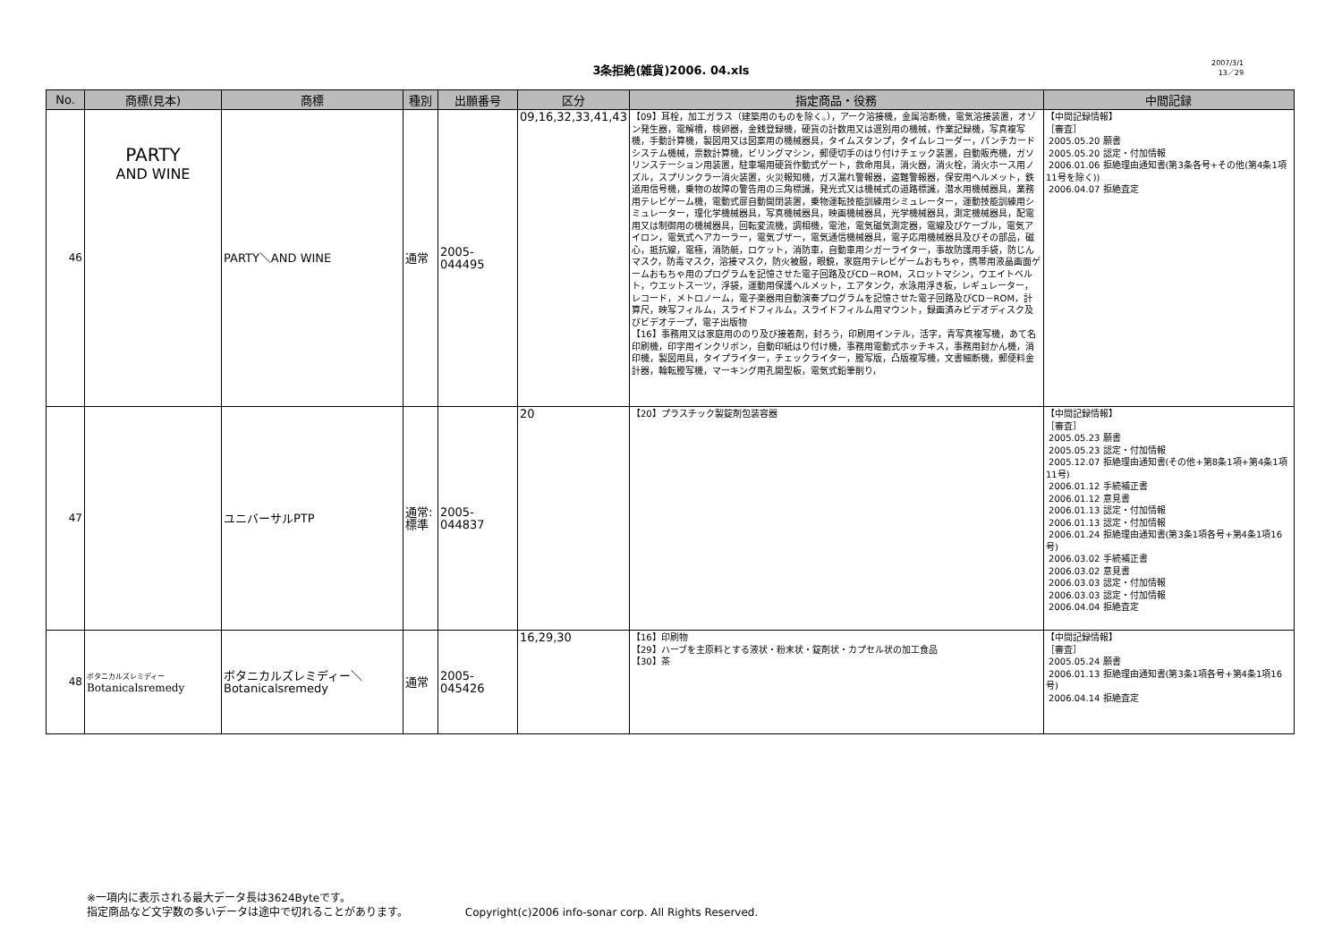3条拒絶(雑貨)2006. 04.xls
2007/3/1
13／29
| No. | 商標(見本) | 商標 | 種別 | 出願番号 | 区分 | 指定商品・役務 | 中間記録 |
| --- | --- | --- | --- | --- | --- | --- | --- |
| 46 | PARTY AND WINE | PARTY＼AND WINE | 通常 | 2005-044495 | 09,16,32,33,41,43 | 【09】耳栓，加工ガラス（建築用のものを除く。），アーク溶接機，金属溶断機，電気溶接装置，オゾン発生器，電解槽，検卵器，金銭登録機，硬貨の計数用又は選別用の機械，作業記録機，写真複写機，手動計算機，製図用又は図案用の機械器具，タイムスタンプ，タイムレコーダー，パンチカードシステム機械，票数計算機，ビリングマシン，郵便切手のはり付けチェック装置，自動販売機，ガソリンステーション用装置，駐車場用硬貨作動式ゲート，救命用具，消火器，消火栓，消火ホース用ノズル，スプリンクラー消火装置，火災報知機，ガス漏れ警報器，盗難警報器，保安用ヘルメット，鉄道用信号機，乗物の故障の警告用の三角標識，発光式又は機械式の道路標識，潜水用機械器具，業務用テレビゲーム機，電動式扉自動開閉装置，乗物運転技能訓練用シミュレーター，運動技能訓練用シミュレーター，理化学機械器具，写真機械器具，映画機械器具，光学機械器具，測定機械器具，配電用又は制御用の機械器具，回転変流機，調相機，電池，電気磁気測定器，電線及びケーブル，電気アイロン，電気式ヘアカーラー，電気ブザー，電気通信機械器具，電子応用機械器具及びその部品，磁心，抵抗線，電極，消防艇，ロケット，消防車，自動車用シガーライター，事故防護用手袋，防じんマスク，防毒マスク，溶接マスク，防火被服，眼鏡，家庭用テレビゲームおもちゃ，携帯用液晶画面ゲームおもちゃ用のプログラムを記憶させた電子回路及びCD－ROM，スロットマシン，ウエイトベルト，ウエットスーツ，浮袋，運動用保護ヘルメット，エアタンク，水泳用浮き板，レギュレーター，レコード，メトロノーム，電子楽器用自動演奏プログラムを記憶させた電子回路及びCD－ROM，計算尺，映写フィルム，スライドフィルム，スライドフィルム用マウント，録画済みビデオディスク及びビデオテープ，電子出版物 【16】事務用又は家庭用ののり及び接着剤，封ろう，印刷用インテル，活字，青写真複写機，あて名印刷機，印字用インクリボン，自動印紙はり付け機，事務用電動式ホッチキス，事務用封かん機，消印機，製図用具，タイプライター，チェックライター，謄写版，凸版複写機，文書細断機，郵便料金計器，輪転謄写機，マーキング用孔開型板，電気式鉛筆削り， | 【中間記録情報】 ［審査］ 2005.05.20 願書 2005.05.20 認定・付加情報 2006.01.06 拒絶理由通知書(第3条各号+その他(第4条1項11号を除く)) 2006.04.07 拒絶査定 |
| 47 | | ユニバーサルPTP | 通常:標準 | 2005-044837 | 20 | 【20】プラスチック製錠剤包装容器 | 【中間記録情報】 ［審査］ 2005.05.23 願書 2005.05.23 認定・付加情報 2005.12.07 拒絶理由通知書(その他+第8条1項+第4条1項11号) 2006.01.12 手続補正書 2006.01.12 意見書 2006.01.13 認定・付加情報 2006.01.13 認定・付加情報 2006.01.24 拒絶理由通知書(第3条1項各号+第4条1項16号) 2006.03.02 手続補正書 2006.03.02 意見書 2006.03.03 認定・付加情報 2006.03.03 認定・付加情報 2006.04.04 拒絶査定 |
| 48 | ボタニカルズレミディー Botanicalsremedy | ボタニカルズレミディー＼Botanicalsremedy | 通常 | 2005-045426 | 16,29,30 | 【16】印刷物 【29】ハーブを主原料とする液状・粉末状・錠剤状・カプセル状の加工食品 【30】茶 | 【中間記録情報】 ［審査］ 2005.05.24 願書 2006.01.13 拒絶理由通知書(第3条1項各号+第4条1項16号) 2006.04.14 拒絶査定 |
※一項内に表示される最大データ長は3624Byteです。
指定商品など文字数の多いデータは途中で切れることがあります。 Copyright(c)2006 info-sonar corp. All Rights Reserved.